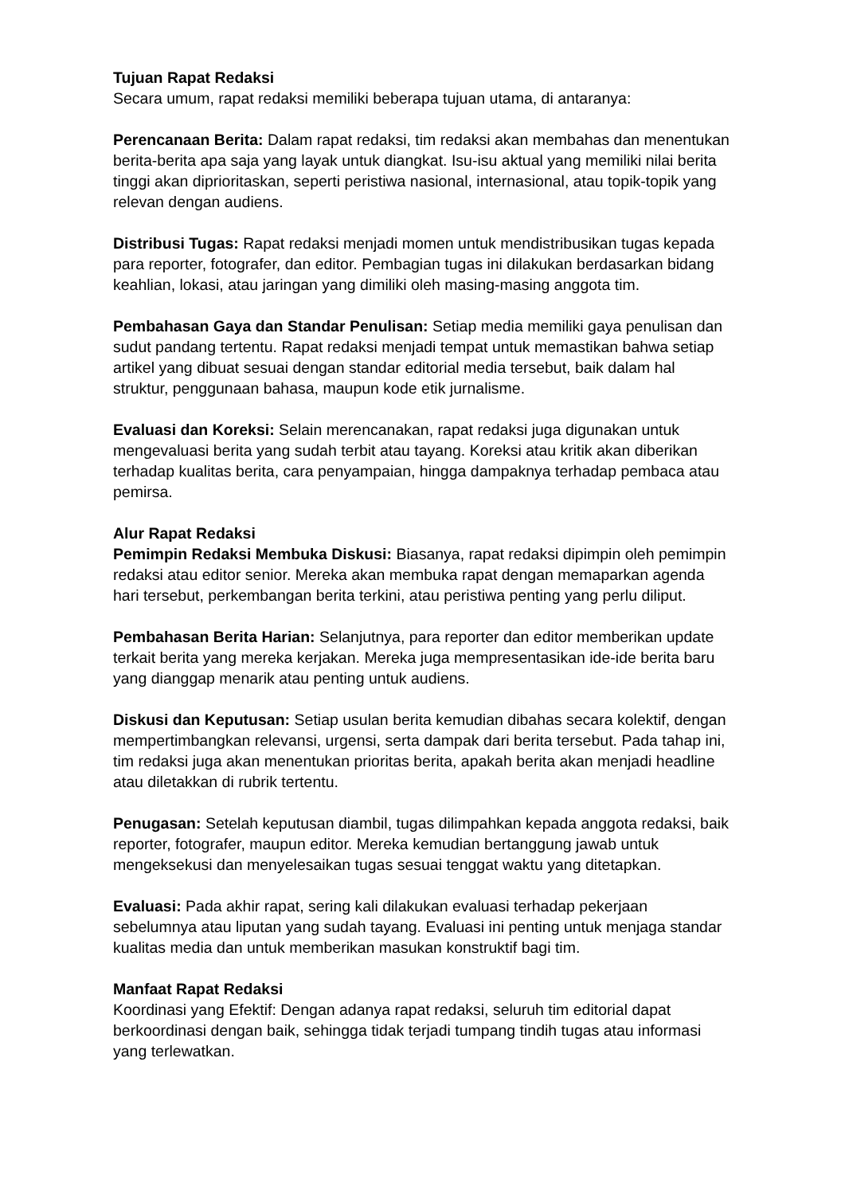Tujuan Rapat Redaksi
Secara umum, rapat redaksi memiliki beberapa tujuan utama, di antaranya:
Perencanaan Berita: Dalam rapat redaksi, tim redaksi akan membahas dan menentukan berita-berita apa saja yang layak untuk diangkat. Isu-isu aktual yang memiliki nilai berita tinggi akan diprioritaskan, seperti peristiwa nasional, internasional, atau topik-topik yang relevan dengan audiens.
Distribusi Tugas: Rapat redaksi menjadi momen untuk mendistribusikan tugas kepada para reporter, fotografer, dan editor. Pembagian tugas ini dilakukan berdasarkan bidang keahlian, lokasi, atau jaringan yang dimiliki oleh masing-masing anggota tim.
Pembahasan Gaya dan Standar Penulisan: Setiap media memiliki gaya penulisan dan sudut pandang tertentu. Rapat redaksi menjadi tempat untuk memastikan bahwa setiap artikel yang dibuat sesuai dengan standar editorial media tersebut, baik dalam hal struktur, penggunaan bahasa, maupun kode etik jurnalisme.
Evaluasi dan Koreksi: Selain merencanakan, rapat redaksi juga digunakan untuk mengevaluasi berita yang sudah terbit atau tayang. Koreksi atau kritik akan diberikan terhadap kualitas berita, cara penyampaian, hingga dampaknya terhadap pembaca atau pemirsa.
Alur Rapat Redaksi
Pemimpin Redaksi Membuka Diskusi: Biasanya, rapat redaksi dipimpin oleh pemimpin redaksi atau editor senior. Mereka akan membuka rapat dengan memaparkan agenda hari tersebut, perkembangan berita terkini, atau peristiwa penting yang perlu diliput.
Pembahasan Berita Harian: Selanjutnya, para reporter dan editor memberikan update terkait berita yang mereka kerjakan. Mereka juga mempresentasikan ide-ide berita baru yang dianggap menarik atau penting untuk audiens.
Diskusi dan Keputusan: Setiap usulan berita kemudian dibahas secara kolektif, dengan mempertimbangkan relevansi, urgensi, serta dampak dari berita tersebut. Pada tahap ini, tim redaksi juga akan menentukan prioritas berita, apakah berita akan menjadi headline atau diletakkan di rubrik tertentu.
Penugasan: Setelah keputusan diambil, tugas dilimpahkan kepada anggota redaksi, baik reporter, fotografer, maupun editor. Mereka kemudian bertanggung jawab untuk mengeksekusi dan menyelesaikan tugas sesuai tenggat waktu yang ditetapkan.
Evaluasi: Pada akhir rapat, sering kali dilakukan evaluasi terhadap pekerjaan sebelumnya atau liputan yang sudah tayang. Evaluasi ini penting untuk menjaga standar kualitas media dan untuk memberikan masukan konstruktif bagi tim.
Manfaat Rapat Redaksi
Koordinasi yang Efektif: Dengan adanya rapat redaksi, seluruh tim editorial dapat berkoordinasi dengan baik, sehingga tidak terjadi tumpang tindih tugas atau informasi yang terlewatkan.